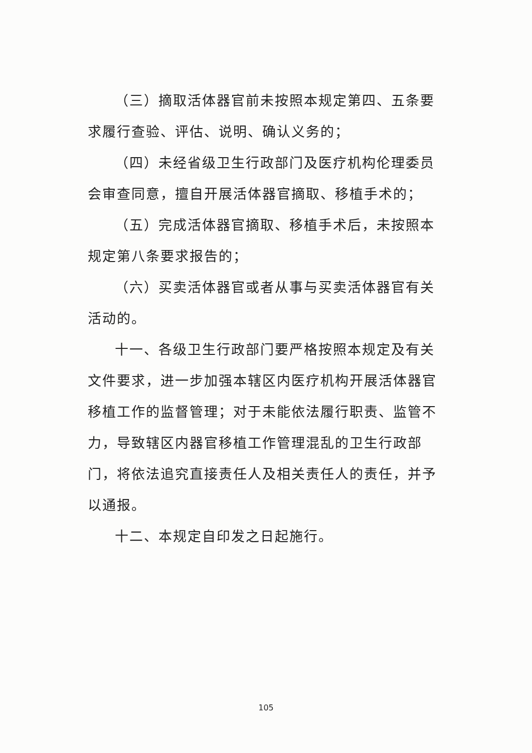（三）摘取活体器官前未按照本规定第四、五条要求履行查验、评估、说明、确认义务的；
（四）未经省级卫生行政部门及医疗机构伦理委员会审查同意，擅自开展活体器官摘取、移植手术的；
（五）完成活体器官摘取、移植手术后，未按照本规定第八条要求报告的；
（六）买卖活体器官或者从事与买卖活体器官有关活动的。
十一、各级卫生行政部门要严格按照本规定及有关文件要求，进一步加强本辖区内医疗机构开展活体器官移植工作的监督管理；对于未能依法履行职责、监管不力，导致辖区内器官移植工作管理混乱的卫生行政部门，将依法追究直接责任人及相关责任人的责任，并予以通报。
十二、本规定自印发之日起施行。
105